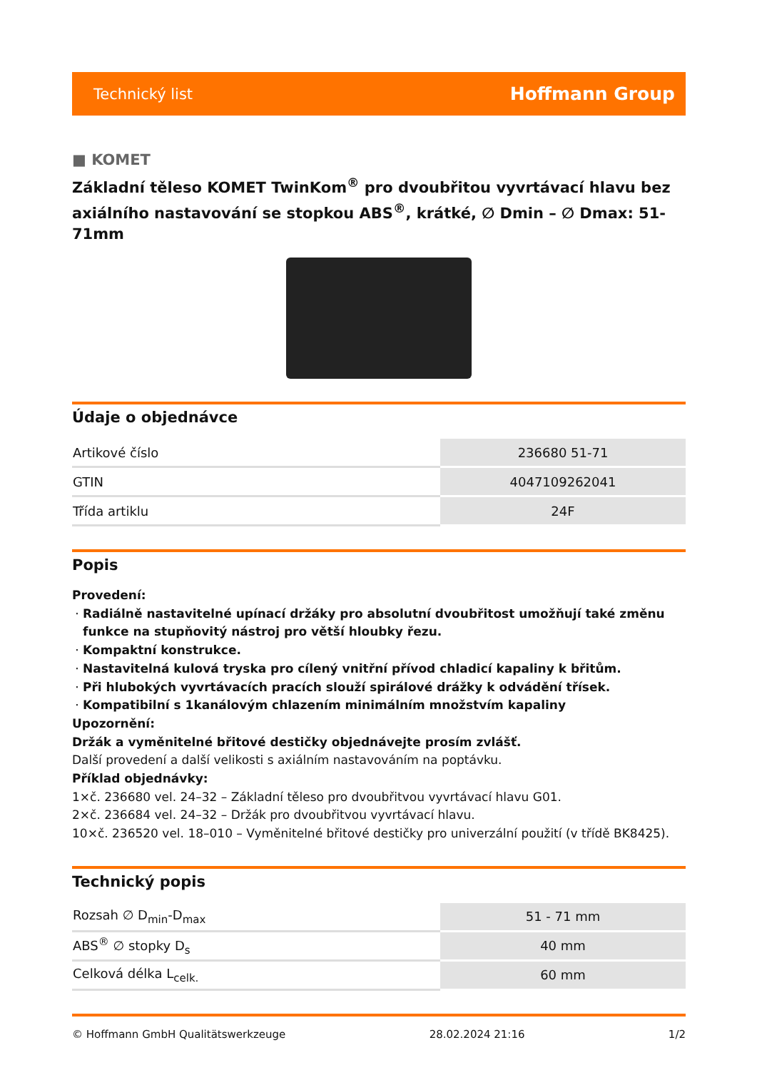Technický list Hoffmann Group
■ KOMET
Základní těleso KOMET TwinKom<sup>®</sup> pro dvoubřitou vyvrtávací hlavu bez axiálního nastavování se stopkou ABS<sup>®</sup>, krátké, ∅ Dmin – ∅ Dmax: 51-71mm
Údaje o objednávce
| Artikové číslo | 236680 51-71 |
| GTIN | 4047109262041 |
| Třída artiklu | 24F |
Popis
Provedení:
Radiálně nastavitelné upínací držáky pro absolutní dvoubřitost umožňují také změnu funkce na stupňovitý nástroj pro větší hloubky řezu.
Kompaktní konstrukce.
Nastavitelná kulová tryska pro cílený vnitřní přívod chladicí kapaliny k břitům.
Při hlubokých vyvrtávacích pracích slouží spirálové drážky k odvádění třísek.
Kompatibilní s 1kanálovým chlazením minimálním množstvím kapaliny
Upozornění:
Držák a vyměnitelné břitové destičky objednávejte prosím zvlášť.
Další provedení a další velikosti s axiálním nastavováním na poptávku.
Příklad objednávky:
1×č. 236680 vel. 24–32 – Základní těleso pro dvoubřitvou vyvrtávací hlavu G01.
2×č. 236684 vel. 24–32 – Držák pro dvoubřitvou vyvrtávací hlavu.
10×č. 236520 vel. 18–010 – Vyměnitelné břitové destičky pro univerzální použití (v třídě BK8425).
Technický popis
| Rozsah ∅ D<sub>min</sub>-D<sub>max</sub> | 51 - 71 mm |
| ABS<sup>®</sup> ∅ stopky D<sub>s</sub> | 40 mm |
| Celková délka L<sub>celk.</sub> | 60 mm |
© Hoffmann GmbH Qualitätswerkzeuge 28.02.2024 21:16 1/2